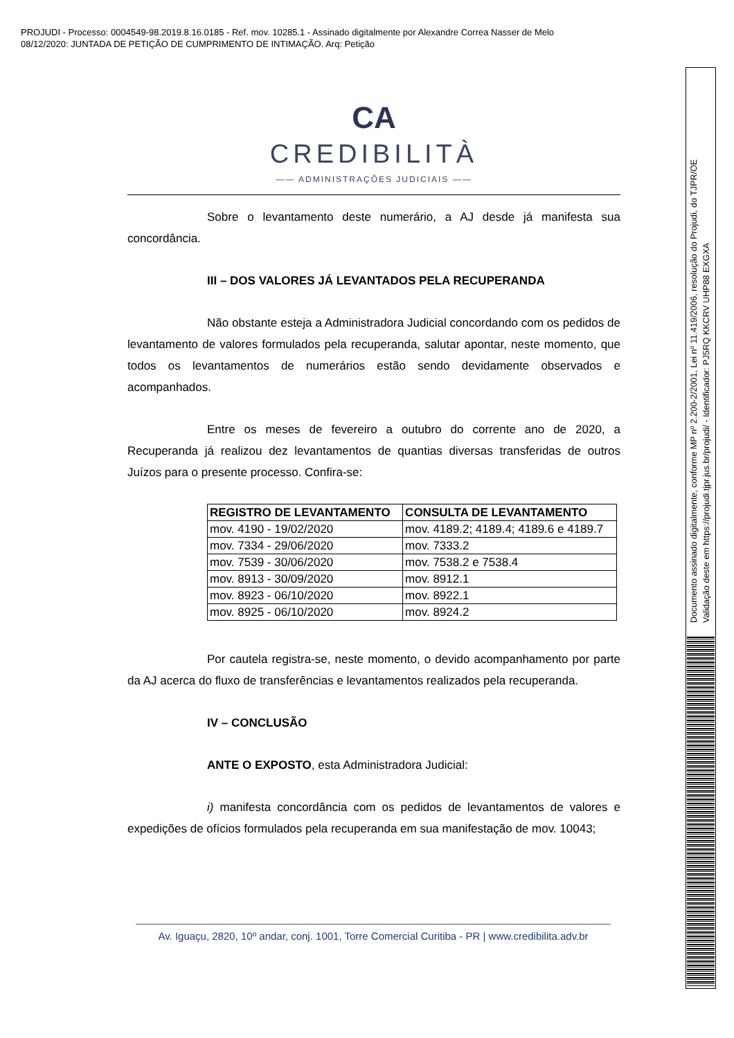PROJUDI - Processo: 0004549-98.2019.8.16.0185 - Ref. mov. 10285.1 - Assinado digitalmente por Alexandre Correa Nasser de Melo
08/12/2020: JUNTADA DE PETIÇÃO DE CUMPRIMENTO DE INTIMAÇÃO. Arq: Petição
Documento assinado digitalmente, conforme MP nº 2.200-2/2001, Lei nº 11.419/2006, resolução do Projudi, do TJPR/OE
Validação deste em https://projudi.tjpr.jus.br/projudi/ - Identificador: PJ5RQ KKCRV UHP88 EXGXA
CA
CREDIBILITÀ
—— ADMINISTRAÇÕES JUDICIAIS ——
Sobre o levantamento deste numerário, a AJ desde já manifesta sua concordância.
III – DOS VALORES JÁ LEVANTADOS PELA RECUPERANDA
Não obstante esteja a Administradora Judicial concordando com os pedidos de levantamento de valores formulados pela recuperanda, salutar apontar, neste momento, que todos os levantamentos de numerários estão sendo devidamente observados e acompanhados.
Entre os meses de fevereiro a outubro do corrente ano de 2020, a Recuperanda já realizou dez levantamentos de quantias diversas transferidas de outros Juízos para o presente processo. Confira-se:
| REGISTRO DE LEVANTAMENTO | CONSULTA DE LEVANTAMENTO |
| --- | --- |
| mov. 4190 - 19/02/2020 | mov. 4189.2; 4189.4; 4189.6 e 4189.7 |
| mov. 7334 - 29/06/2020 | mov. 7333.2 |
| mov. 7539 - 30/06/2020 | mov. 7538.2 e 7538.4 |
| mov. 8913 - 30/09/2020 | mov. 8912.1 |
| mov. 8923 - 06/10/2020 | mov. 8922.1 |
| mov. 8925 - 06/10/2020 | mov. 8924.2 |
Por cautela registra-se, neste momento, o devido acompanhamento por parte da AJ acerca do fluxo de transferências e levantamentos realizados pela recuperanda.
IV – CONCLUSÃO
ANTE O EXPOSTO, esta Administradora Judicial:
i) manifesta concordância com os pedidos de levantamentos de valores e expedições de ofícios formulados pela recuperanda em sua manifestação de mov. 10043;
Av. Iguaçu, 2820, 10º andar, conj. 1001, Torre Comercial Curitiba - PR | www.credibilita.adv.br